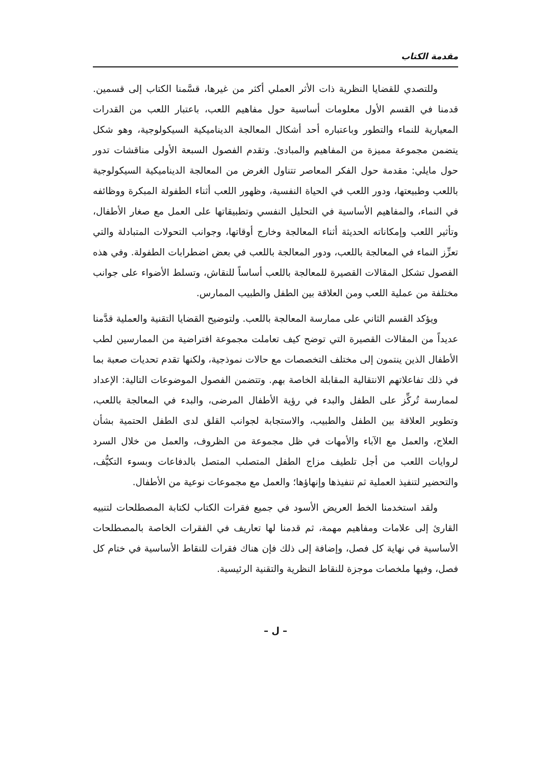مقدمة الكتاب
وللتصدي للقضايا النظرية ذات الأثر العملي أكثر من غيرها، قسَّمنا الكتاب إلى قسمين. قدمنا في القسم الأول معلومات أساسية حول مفاهيم اللعب، باعتبار اللعب من القدرات المعيارية للنماء والتطور وباعتباره أحد أشكال المعالجة الديناميكية السيكولوجية، وهو شكل يتضمن مجموعة مميزة من المفاهيم والمبادئ. وتقدم الفصول السبعة الأولى مناقشات تدور حول مايلي: مقدمة حول الفكر المعاصر تتناول الغرض من المعالجة الديناميكية السيكولوجية باللعب وطبيعتها، ودور اللعب في الحياة النفسية، وظهور اللعب أثناء الطفولة المبكرة ووظائفه في النماء، والمفاهيم الأساسية في التحليل النفسي وتطبيقاتها على العمل مع صغار الأطفال، وتأثير اللعب وإمكاناته الحديثة أثناء المعالجة وخارج أوقاتها، وجوانب التحولات المتبادلة والتي تعزِّز النماء في المعالجة باللعب، ودور المعالجة باللعب في بعض اضطرابات الطفولة. وفي هذه الفصول تشكل المقالات القصيرة للمعالجة باللعب أساساً للنقاش، وتسلط الأضواء على جوانب مختلفة من عملية اللعب ومن العلاقة بين الطفل والطبيب الممارس.
ويؤكد القسم الثاني على ممارسة المعالجة باللعب. ولتوضيح القضايا التقنية والعملية قدَّمنا عديداً من المقالات القصيرة التي توضح كيف تعاملت مجموعة افتراضية من الممارسين لطب الأطفال الذين ينتمون إلى مختلف التخصصات مع حالات نموذجية، ولكنها تقدم تحديات صعبة بما في ذلك تفاعلاتهم الانتقالية المقابلة الخاصة بهم. وتتضمن الفصول الموضوعات التالية: الإعداد لممارسة تُركِّز على الطفل والبدء في رؤية الأطفال المرضى، والبدء في المعالجة باللعب، وتطوير العلاقة بين الطفل والطبيب، والاستجابة لجوانب القلق لدى الطفل الحتمية بشأن العلاج، والعمل مع الآباء والأمهات في ظل مجموعة من الظروف، والعمل من خلال السرد لروايات اللعب من أجل تلطيف مزاج الطفل المتصلب المتصل بالدفاعات وبسوء التكيُّف، والتحضير لتنفيذ العملية ثم تنفيذها وإنهاؤها؛ والعمل مع مجموعات نوعية من الأطفال.
ولقد استخدمنا الخط العريض الأسود في جميع فقرات الكتاب لكتابة المصطلحات لتنبيه القارئ إلى علامات ومفاهيم مهمة، ثم قدمنا لها تعاريف في الفقرات الخاصة بالمصطلحات الأساسية في نهاية كل فصل، وإضافة إلى ذلك فإن هناك فقرات للنقاط الأساسية في ختام كل فصل، وفيها ملخصات موجزة للنقاط النظرية والتقنية الرئيسية.
– ل –